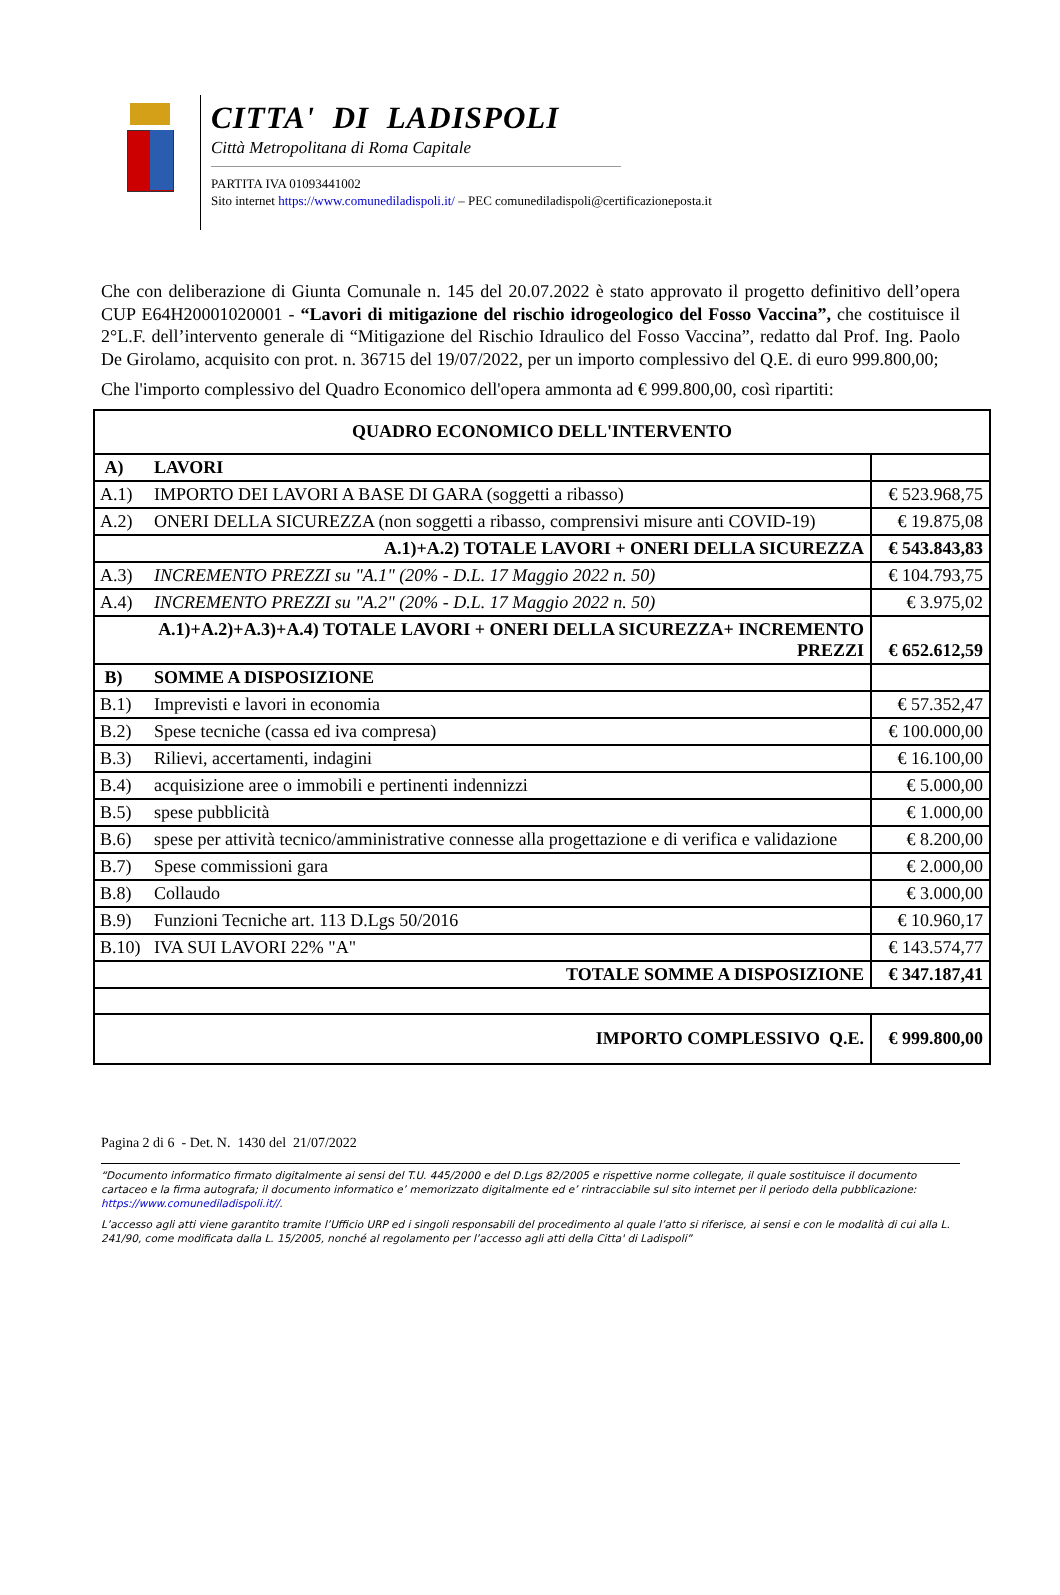CITTA' DI LADISPOLI
Città Metropolitana di Roma Capitale
PARTITA IVA 01093441002
Sito internet https://www.comunediladispoli.it/ – PEC comunediladispoli@certificazioneposta.it
Che con deliberazione di Giunta Comunale n. 145 del 20.07.2022 è stato approvato il progetto definitivo dell’opera CUP E64H20001020001 - “Lavori di mitigazione del rischio idrogeologico del Fosso Vaccina”, che costituisce il 2°L.F. dell’intervento generale di “Mitigazione del Rischio Idraulico del Fosso Vaccina”, redatto dal Prof. Ing. Paolo De Girolamo, acquisito con prot. n. 36715 del 19/07/2022, per un importo complessivo del Q.E. di euro 999.800,00;
Che l'importo complessivo del Quadro Economico dell'opera ammonta ad € 999.800,00, così ripartiti:
| QUADRO ECONOMICO DELL'INTERVENTO | | |
| A) | LAVORI | |
| A.1) | IMPORTO DEI LAVORI A BASE DI GARA (soggetti a ribasso) | € 523.968,75 |
| A.2) | ONERI DELLA SICUREZZA (non soggetti a ribasso, comprensivi misure anti COVID-19) | € 19.875,08 |
| A.1)+A.2) TOTALE LAVORI + ONERI DELLA SICUREZZA | | € 543.843,83 |
| A.3) | INCREMENTO PREZZI su "A.1" (20% - D.L. 17 Maggio 2022 n. 50) | € 104.793,75 |
| A.4) | INCREMENTO PREZZI su "A.2" (20% - D.L. 17 Maggio 2022 n. 50) | € 3.975,02 |
| A.1)+A.2)+A.3)+A.4) TOTALE LAVORI + ONERI DELLA SICUREZZA+ INCREMENTO PREZZI | | € 652.612,59 |
| B) | SOMME A DISPOSIZIONE | |
| B.1) | Imprevisti e lavori in economia | € 57.352,47 |
| B.2) | Spese tecniche (cassa ed iva compresa) | € 100.000,00 |
| B.3) | Rilievi, accertamenti, indagini | € 16.100,00 |
| B.4) | acquisizione aree o immobili e pertinenti indennizzi | € 5.000,00 |
| B.5) | spese pubblicità | € 1.000,00 |
| B.6) | spese per attività tecnico/amministrative connesse alla progettazione e di verifica e validazione | € 8.200,00 |
| B.7) | Spese commissioni gara | € 2.000,00 |
| B.8) | Collaudo | € 3.000,00 |
| B.9) | Funzioni Tecniche art. 113 D.Lgs 50/2016 | € 10.960,17 |
| B.10) | IVA SUI LAVORI 22% "A" | € 143.574,77 |
| TOTALE SOMME A DISPOSIZIONE | | € 347.187,41 |
| IMPORTO COMPLESSIVO Q.E. | | € 999.800,00 |
Pagina 2 di 6 - Det. N. 1430 del 21/07/2022
“Documento informatico firmato digitalmente ai sensi del T.U. 445/2000 e del D.Lgs 82/2005 e rispettive norme collegate, il quale sostituisce il documento cartaceo e la firma autografa; il documento informatico e’ memorizzato digitalmente ed e’ rintracciabile sul sito internet per il periodo della pubblicazione: https://www.comunediladispoli.it//.
L’accesso agli atti viene garantito tramite l’Ufficio URP ed i singoli responsabili del procedimento al quale l’atto si riferisce, ai sensi e con le modalità di cui alla L. 241/90, come modificata dalla L. 15/2005, nonché al regolamento per l’accesso agli atti della Citta' di Ladispoli”